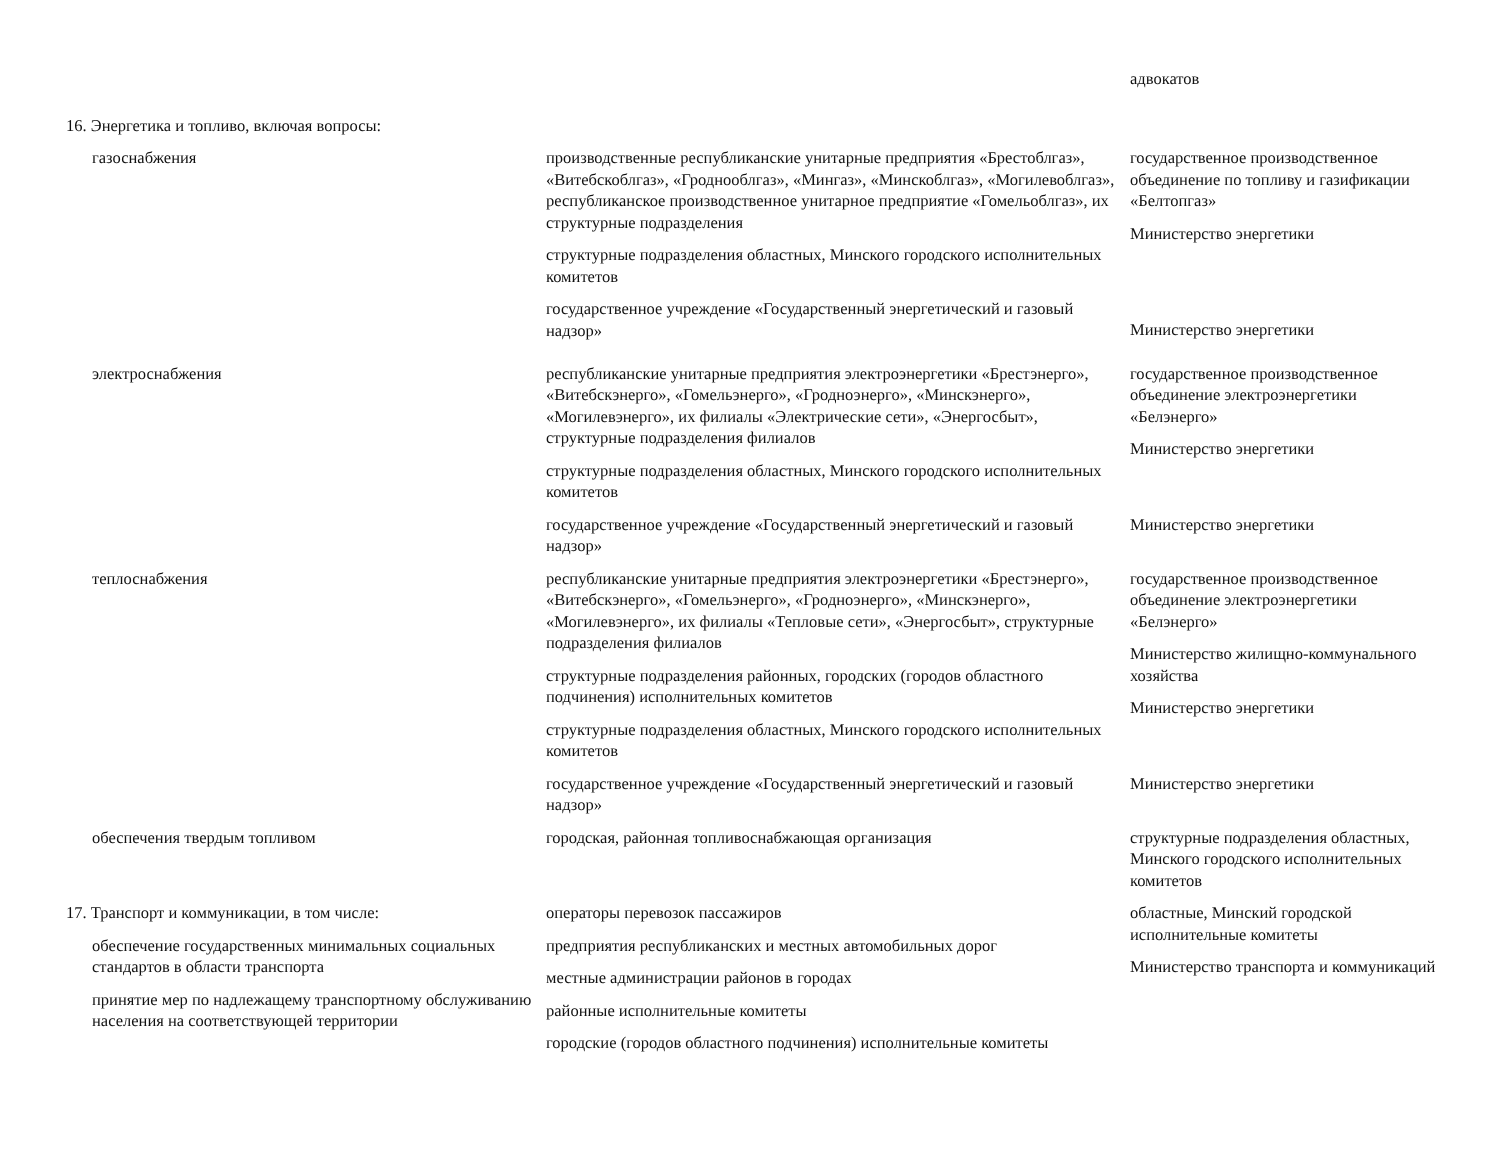| | | адвокатов |
| 16. Энергетика и топливо, включая вопросы: | | |
| газоснабжения | производственные республиканские унитарные предприятия «Брестоблгаз», «Витебскоблгаз», «Гроднооблгаз», «Мингаз», «Минскоблгаз», «Могилевоблгаз», республиканское производственное унитарное предприятие «Гомельоблгаз», их структурные подразделения структурные подразделения областных, Минского городского исполнительных комитетов государственное учреждение «Государственный энергетический и газовый надзор» | государственное производственное объединение по топливу и газификации «Белтопгаз» Министерство энергетики Министерство энергетики |
| электроснабжения | республиканские унитарные предприятия электроэнергетики «Брестэнерго», «Витебскэнерго», «Гомельэнерго», «Гродноэнерго», «Минскэнерго», «Могилевэнерго», их филиалы «Электрические сети», «Энергосбыт», структурные подразделения филиалов структурные подразделения областных, Минского городского исполнительных комитетов государственное учреждение «Государственный энергетический и газовый надзор» | государственное производственное объединение электроэнергетики «Белэнерго» Министерство энергетики Министерство энергетики |
| теплоснабжения | республиканские унитарные предприятия электроэнергетики «Брестэнерго», «Витебскэнерго», «Гомельэнерго», «Гродноэнерго», «Минскэнерго», «Могилевэнерго», их филиалы «Тепловые сети», «Энергосбыт», структурные подразделения филиалов структурные подразделения районных, городских (городов областного подчинения) исполнительных комитетов структурные подразделения областных, Минского городского исполнительных комитетов государственное учреждение «Государственный энергетический и газовый надзор» | государственное производственное объединение электроэнергетики «Белэнерго» Министерство жилищно-коммунального хозяйства Министерство энергетики Министерство энергетики |
| обеспечения твердым топливом | городская, районная топливоснабжающая организация | структурные подразделения областных, Минского городского исполнительных комитетов |
| 17. Транспорт и коммуникации, в том числе: обеспечение государственных минимальных социальных стандартов в области транспорта принятие мер по надлежащему транспортному обслуживанию населения на соответствующей территории | операторы перевозок пассажиров предприятия республиканских и местных автомобильных дорог местные администрации районов в городах районные исполнительные комитеты городские (городов областного подчинения) исполнительные комитеты | областные, Минский городской исполнительные комитеты Министерство транспорта и коммуникаций |